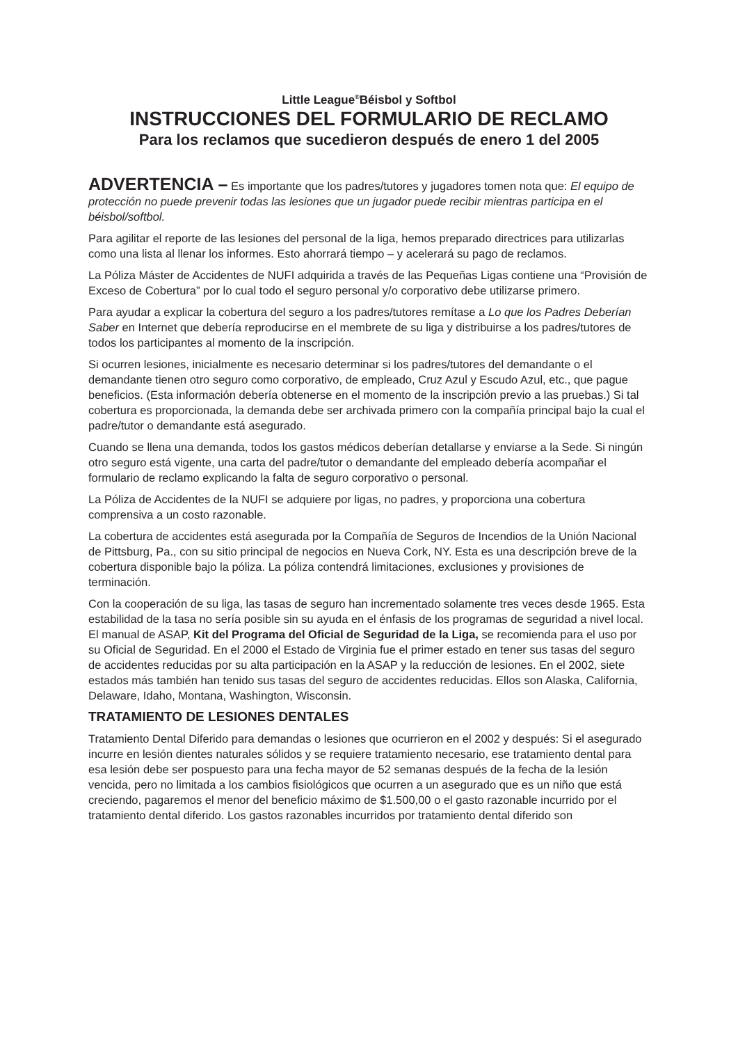Little League<sup>®</sup>Béisbol y Softbol
INSTRUCCIONES DEL FORMULARIO DE RECLAMO
Para los reclamos que sucedieron después de enero 1 del 2005
ADVERTENCIA – Es importante que los padres/tutores y jugadores tomen nota que: El equipo de protección no puede prevenir todas las lesiones que un jugador puede recibir mientras participa en el béisbol/softbol.
Para agilitar el reporte de las lesiones del personal de la liga, hemos preparado directrices para utilizarlas como una lista al llenar los informes. Esto ahorrará tiempo – y acelerará su pago de reclamos.
La Póliza Máster de Accidentes de NUFI adquirida a través de las Pequeñas Ligas contiene una “Provisión de Exceso de Cobertura” por lo cual todo el seguro personal y/o corporativo debe utilizarse primero.
Para ayudar a explicar la cobertura del seguro a los padres/tutores remítase a Lo que los Padres Deberían Saber en Internet que debería reproducirse en el membrete de su liga y distribuirse a los padres/tutores de todos los participantes al momento de la inscripción.
Si ocurren lesiones, inicialmente es necesario determinar si los padres/tutores del demandante o el demandante tienen otro seguro como corporativo, de empleado, Cruz Azul y Escudo Azul, etc., que pague beneficios. (Esta información debería obtenerse en el momento de la inscripción previo a las pruebas.) Si tal cobertura es proporcionada, la demanda debe ser archivada primero con la compañía principal bajo la cual el padre/tutor o demandante está asegurado.
Cuando se llena una demanda, todos los gastos médicos deberían detallarse y enviarse a la Sede. Si ningún otro seguro está vigente, una carta del padre/tutor o demandante del empleado debería acompañar el formulario de reclamo explicando la falta de seguro corporativo o personal.
La Póliza de Accidentes de la NUFI se adquiere por ligas, no padres, y proporciona una cobertura comprensiva a un costo razonable.
La cobertura de accidentes está asegurada por la Compañía de Seguros de Incendios de la Unión Nacional de Pittsburg, Pa., con su sitio principal de negocios en Nueva Cork, NY. Esta es una descripción breve de la cobertura disponible bajo la póliza. La póliza contendrá limitaciones, exclusiones y provisiones de terminación.
Con la cooperación de su liga, las tasas de seguro han incrementado solamente tres veces desde 1965. Esta estabilidad de la tasa no sería posible sin su ayuda en el énfasis de los programas de seguridad a nivel local. El manual de ASAP, Kit del Programa del Oficial de Seguridad de la Liga, se recomienda para el uso por su Oficial de Seguridad. En el 2000 el Estado de Virginia fue el primer estado en tener sus tasas del seguro de accidentes reducidas por su alta participación en la ASAP y la reducción de lesiones. En el 2002, siete estados más también han tenido sus tasas del seguro de accidentes reducidas. Ellos son Alaska, California, Delaware, Idaho, Montana, Washington, Wisconsin.
TRATAMIENTO DE LESIONES DENTALES
Tratamiento Dental Diferido para demandas o lesiones que ocurrieron en el 2002 y después: Si el asegurado incurre en lesión dientes naturales sólidos y se requiere tratamiento necesario, ese tratamiento dental para esa lesión debe ser pospuesto para una fecha mayor de 52 semanas después de la fecha de la lesión vencida, pero no limitada a los cambios fisiológicos que ocurren a un asegurado que es un niño que está creciendo, pagaremos el menor del beneficio máximo de $1.500,00 o el gasto razonable incurrido por el tratamiento dental diferido. Los gastos razonables incurridos por tratamiento dental diferido son